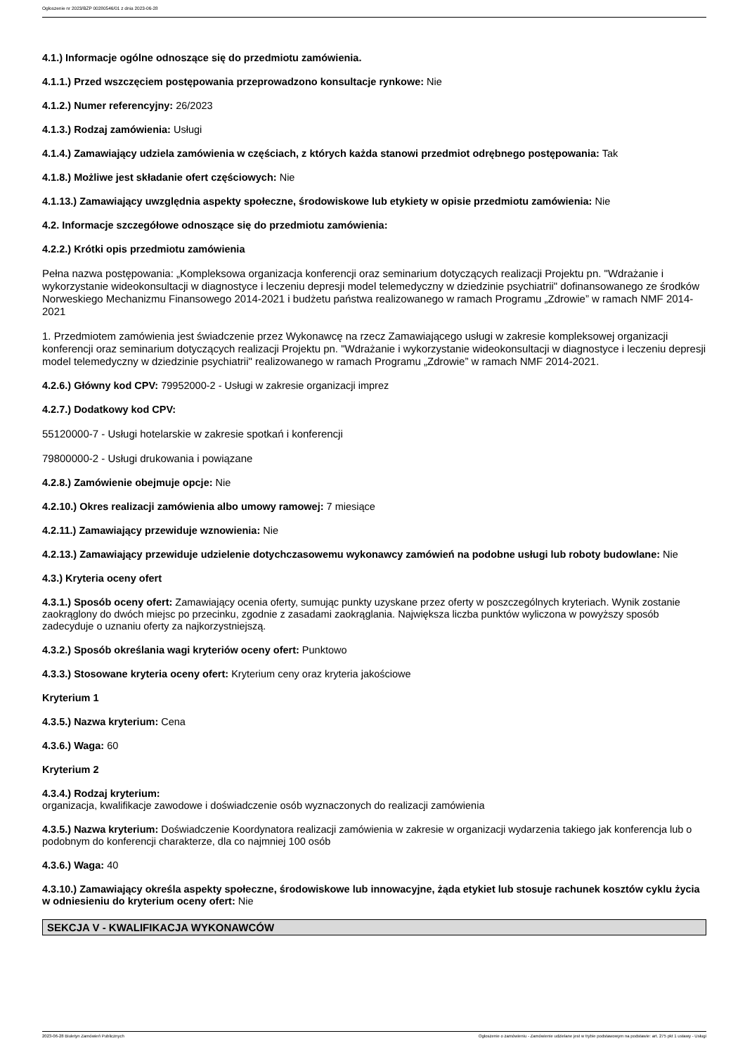Ogłoszenie nr 2023/BZP 00280546/01 z dnia 2023-06-28
4.1.) Informacje ogólne odnoszące się do przedmiotu zamówienia.
4.1.1.) Przed wszczęciem postępowania przeprowadzono konsultacje rynkowe: Nie
4.1.2.) Numer referencyjny: 26/2023
4.1.3.) Rodzaj zamówienia: Usługi
4.1.4.) Zamawiający udziela zamówienia w częściach, z których każda stanowi przedmiot odrębnego postępowania: Tak
4.1.8.) Możliwe jest składanie ofert częściowych: Nie
4.1.13.) Zamawiający uwzględnia aspekty społeczne, środowiskowe lub etykiety w opisie przedmiotu zamówienia: Nie
4.2. Informacje szczegółowe odnoszące się do przedmiotu zamówienia:
4.2.2.) Krótki opis przedmiotu zamówienia
Pełna nazwa postępowania: „Kompleksowa organizacja konferencji oraz seminarium dotyczących realizacji Projektu pn. "Wdrażanie i wykorzystanie wideokonsultacji w diagnostyce i leczeniu depresji model telemedyczny w dziedzinie psychiatrii" dofinansowanego ze środków Norweskiego Mechanizmu Finansowego 2014-2021 i budżetu państwa realizowanego w ramach Programu „Zdrowie” w ramach NMF 2014-2021
1. Przedmiotem zamówienia jest świadczenie przez Wykonawcę na rzecz Zamawiającego usługi w zakresie kompleksowej organizacji konferencji oraz seminarium dotyczących realizacji Projektu pn. "Wdrażanie i wykorzystanie wideokonsultacji w diagnostyce i leczeniu depresji model telemedyczny w dziedzinie psychiatrii" realizowanego w ramach Programu „Zdrowie” w ramach NMF 2014-2021.
4.2.6.) Główny kod CPV: 79952000-2 - Usługi w zakresie organizacji imprez
4.2.7.) Dodatkowy kod CPV:
55120000-7 - Usługi hotelarskie w zakresie spotkań i konferencji
79800000-2 - Usługi drukowania i powiązane
4.2.8.) Zamówienie obejmuje opcje: Nie
4.2.10.) Okres realizacji zamówienia albo umowy ramowej: 7 miesiące
4.2.11.) Zamawiający przewiduje wznowienia: Nie
4.2.13.) Zamawiający przewiduje udzielenie dotychczasowemu wykonawcy zamówień na podobne usługi lub roboty budowlane: Nie
4.3.) Kryteria oceny ofert
4.3.1.) Sposób oceny ofert: Zamawiający ocenia oferty, sumując punkty uzyskane przez oferty w poszczególnych kryteriach. Wynik zostanie zaokrąglony do dwóch miejsc po przecinku, zgodnie z zasadami zaokrąglania. Największa liczba punktów wyliczona w powyższy sposób zadecyduje o uznaniu oferty za najkorzystniejszą.
4.3.2.) Sposób określania wagi kryteriów oceny ofert: Punktowo
4.3.3.) Stosowane kryteria oceny ofert: Kryterium ceny oraz kryteria jakościowe
Kryterium 1
4.3.5.) Nazwa kryterium: Cena
4.3.6.) Waga: 60
Kryterium 2
4.3.4.) Rodzaj kryterium:
organizacja, kwalifikacje zawodowe i doświadczenie osób wyznaczonych do realizacji zamówienia
4.3.5.) Nazwa kryterium: Doświadczenie Koordynatora realizacji zamówienia w zakresie w organizacji wydarzenia takiego jak konferencja lub o podobnym do konferencji charakterze, dla co najmniej 100 osób
4.3.6.) Waga: 40
4.3.10.) Zamawiający określa aspekty społeczne, środowiskowe lub innowacyjne, żąda etykiet lub stosuje rachunek kosztów cyklu życia w odniesieniu do kryterium oceny ofert: Nie
SEKCJA V - KWALIFIKACJA WYKONAWCÓW
2023-06-28 Biuletyn Zamówień Publicznych Ogłoszenie o zamówieniu - Zamówienie udzielane jest w trybie podstawowym na podstawie: art. 275 pkt 1 ustawy - Usługi